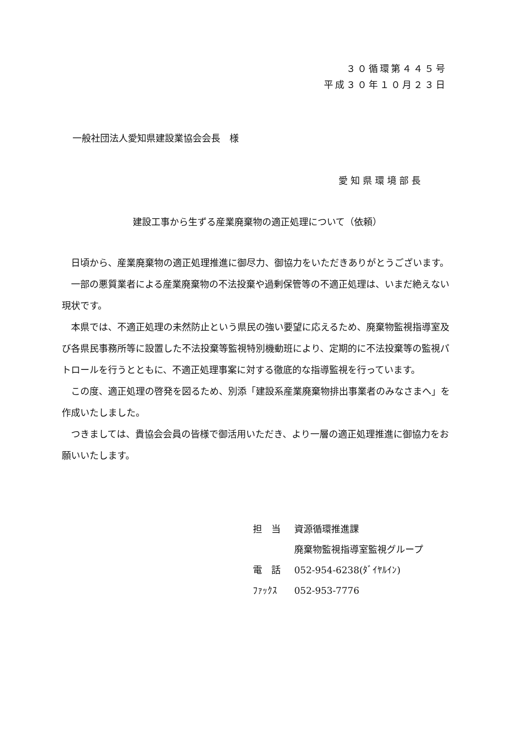３０循環第４４５号
平成３０年１０月２３日
一般社団法人愛知県建設業協会会長　様
愛知県環境部長
建設工事から生ずる産業廃棄物の適正処理について（依頼）
日頃から、産業廃棄物の適正処理推進に御尽力、御協力をいただきありがとうございます。
一部の悪質業者による産業廃棄物の不法投棄や過剰保管等の不適正処理は、いまだ絶えない現状です。
本県では、不適正処理の未然防止という県民の強い要望に応えるため、廃棄物監視指導室及び各県民事務所等に設置した不法投棄等監視特別機動班により、定期的に不法投棄等の監視パトロールを行うとともに、不適正処理事案に対する徹底的な指導監視を行っています。
この度、適正処理の啓発を図るため、別添「建設系産業廃棄物排出事業者のみなさまへ」を作成いたしました。
つきましては、貴協会会員の皆様で御活用いただき、より一層の適正処理推進に御協力をお願いいたします。
| 担 当 | 資源循環推進課 |
| | 廃棄物監視指導室監視グループ |
| 電 話 | 052-954-6238(ﾀﾞｲﾔﾙｲﾝ) |
| ﾌｧｯｸｽ | 052-953-7776 |